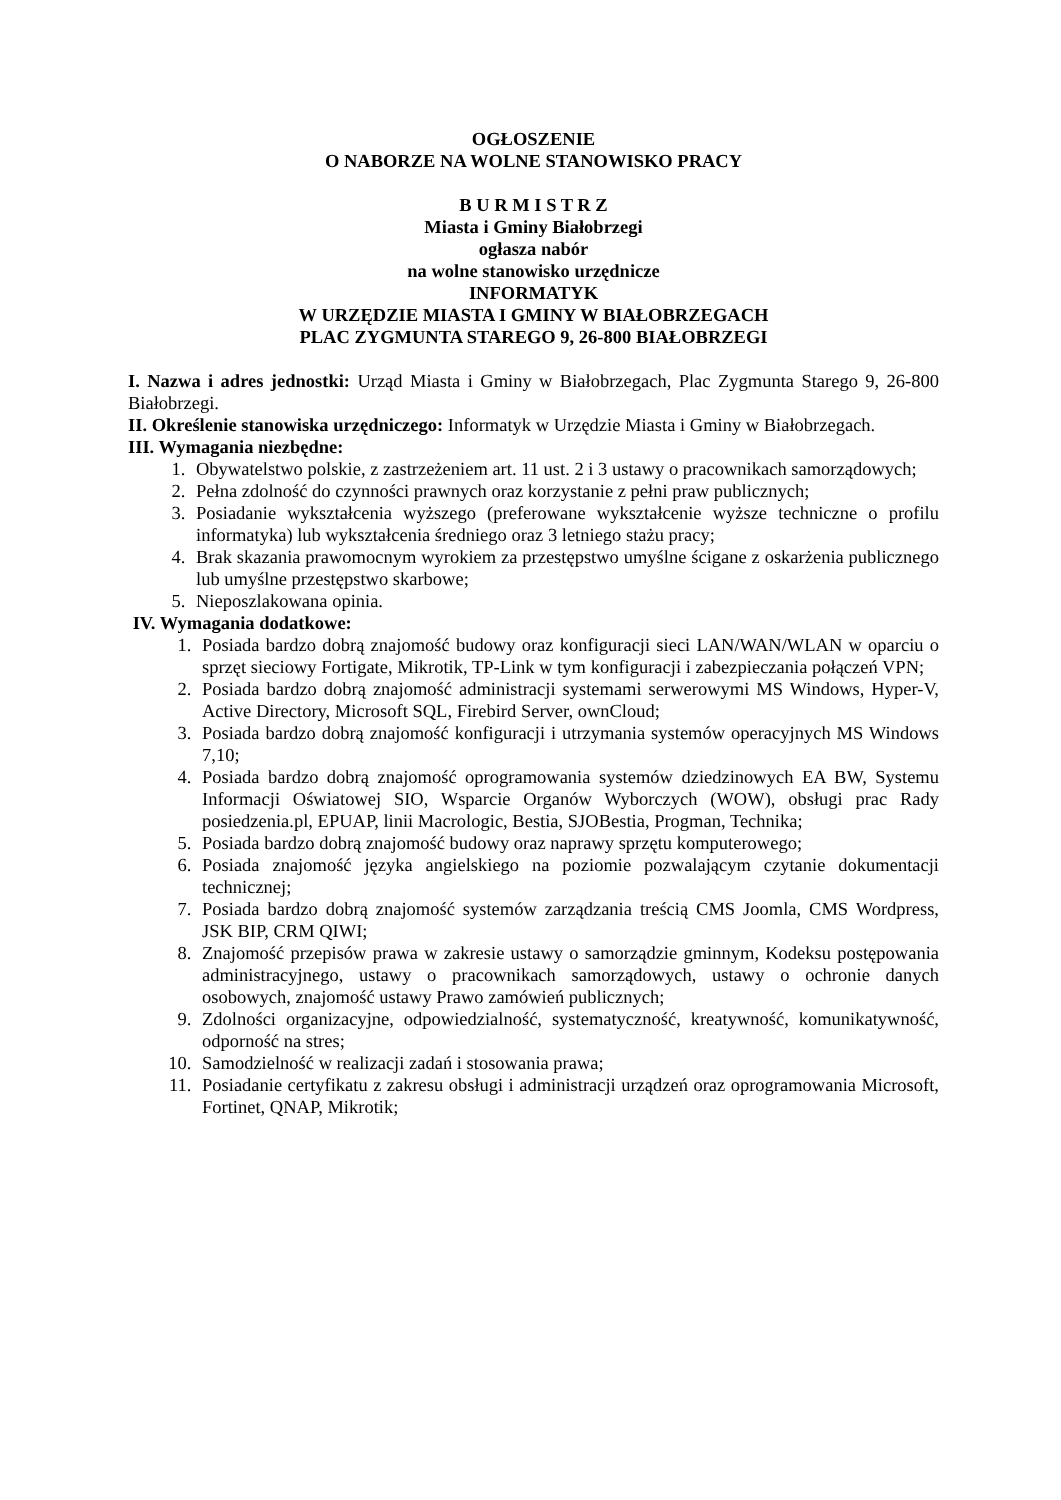OGŁOSZENIE
O NABORZE NA WOLNE STANOWISKO PRACY
B U R M I S T R Z
Miasta i Gminy Białobrzegi
ogłasza nabór
na wolne stanowisko urzędnicze
INFORMATYK
W URZĘDZIE MIASTA I GMINY W BIAŁOBRZEGACH
PLAC ZYGMUNTA STAREGO 9, 26-800 BIAŁOBRZEGI
I. Nazwa i adres jednostki: Urząd Miasta i Gminy w Białobrzegach, Plac Zygmunta Starego 9, 26-800 Białobrzegi.
II. Określenie stanowiska urzędniczego: Informatyk w Urzędzie Miasta i Gminy w Białobrzegach.
III. Wymagania niezbędne:
1. Obywatelstwo polskie, z zastrzeżeniem art. 11 ust. 2 i 3 ustawy o pracownikach samorządowych;
2. Pełna zdolność do czynności prawnych oraz korzystanie z pełni praw publicznych;
3. Posiadanie wykształcenia wyższego (preferowane wykształcenie wyższe techniczne o profilu informatyka) lub wykształcenia średniego oraz 3 letniego stażu pracy;
4. Brak skazania prawomocnym wyrokiem za przestępstwo umyślne ścigane z oskarżenia publicznego lub umyślne przestępstwo skarbowe;
5. Nieposzlakowana opinia.
IV. Wymagania dodatkowe:
1. Posiada bardzo dobrą znajomość budowy oraz konfiguracji sieci LAN/WAN/WLAN w oparciu o sprzęt sieciowy Fortigate, Mikrotik, TP-Link w tym konfiguracji i zabezpieczania połączeń VPN;
2. Posiada bardzo dobrą znajomość administracji systemami serwerowymi MS Windows, Hyper-V, Active Directory, Microsoft SQL, Firebird Server, ownCloud;
3. Posiada bardzo dobrą znajomość konfiguracji i utrzymania systemów operacyjnych MS Windows 7,10;
4. Posiada bardzo dobrą znajomość oprogramowania systemów dziedzinowych EA BW, Systemu Informacji Oświatowej SIO, Wsparcie Organów Wyborczych (WOW), obsługi prac Rady posiedzenia.pl, EPUAP, linii Macrologic, Bestia, SJOBestia, Progman, Technika;
5. Posiada bardzo dobrą znajomość budowy oraz naprawy sprzętu komputerowego;
6. Posiada znajomość języka angielskiego na poziomie pozwalającym czytanie dokumentacji technicznej;
7. Posiada bardzo dobrą znajomość systemów zarządzania treścią CMS Joomla, CMS Wordpress, JSK BIP, CRM QIWI;
8. Znajomość przepisów prawa w zakresie ustawy o samorządzie gminnym, Kodeksu postępowania administracyjnego, ustawy o pracownikach samorządowych, ustawy o ochronie danych osobowych, znajomość ustawy Prawo zamówień publicznych;
9. Zdolności organizacyjne, odpowiedzialność, systematyczność, kreatywność, komunikatywność, odporność na stres;
10. Samodzielność w realizacji zadań i stosowania prawa;
11. Posiadanie certyfikatu z zakresu obsługi i administracji urządzeń oraz oprogramowania Microsoft, Fortinet, QNAP, Mikrotik;